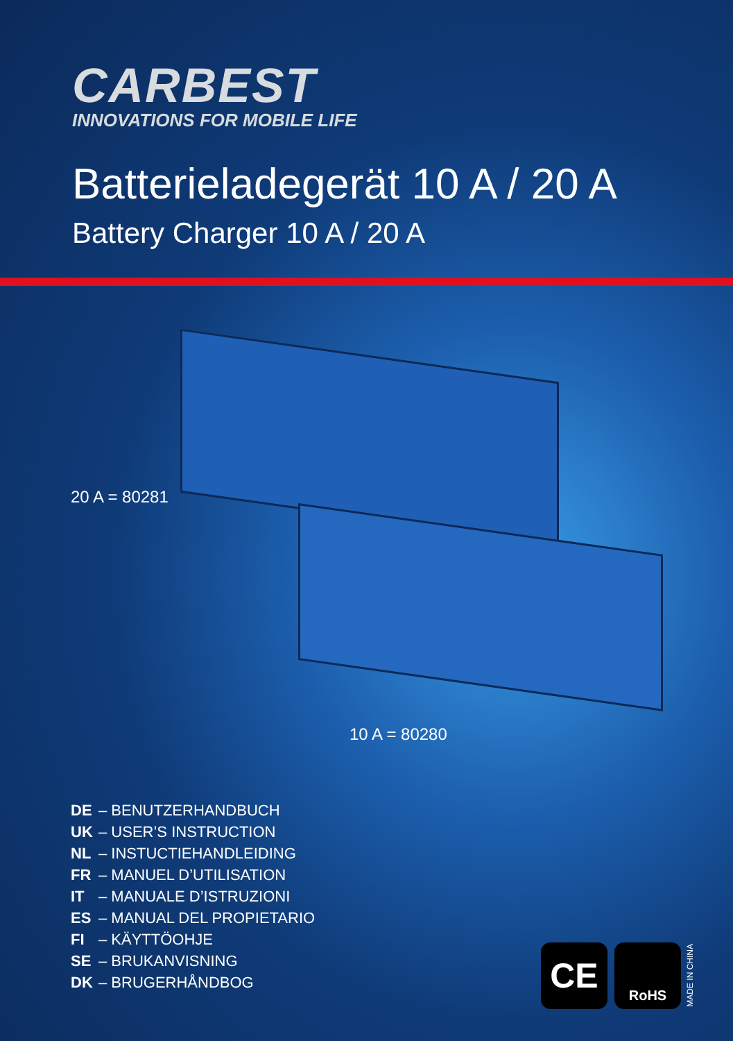CARBEST
INNOVATIONS FOR MOBILE LIFE
Batterieladegerät 10 A / 20 A
Battery Charger 10 A / 20 A
20 A = 80281
10 A = 80280
DE – BENUTZERHANDBUCH
UK – USER’S INSTRUCTION
NL – INSTUCTIEHANDLEIDING
FR – MANUEL D’UTILISATION
IT – MANUALE D’ISTRUZIONI
ES – MANUAL DEL PROPIETARIO
FI – KÄYTTÖOHJE
SE – BRUKANVISNING
DK – BRUGERHÅNDBOG
CE
RoHS
MADE IN CHINA